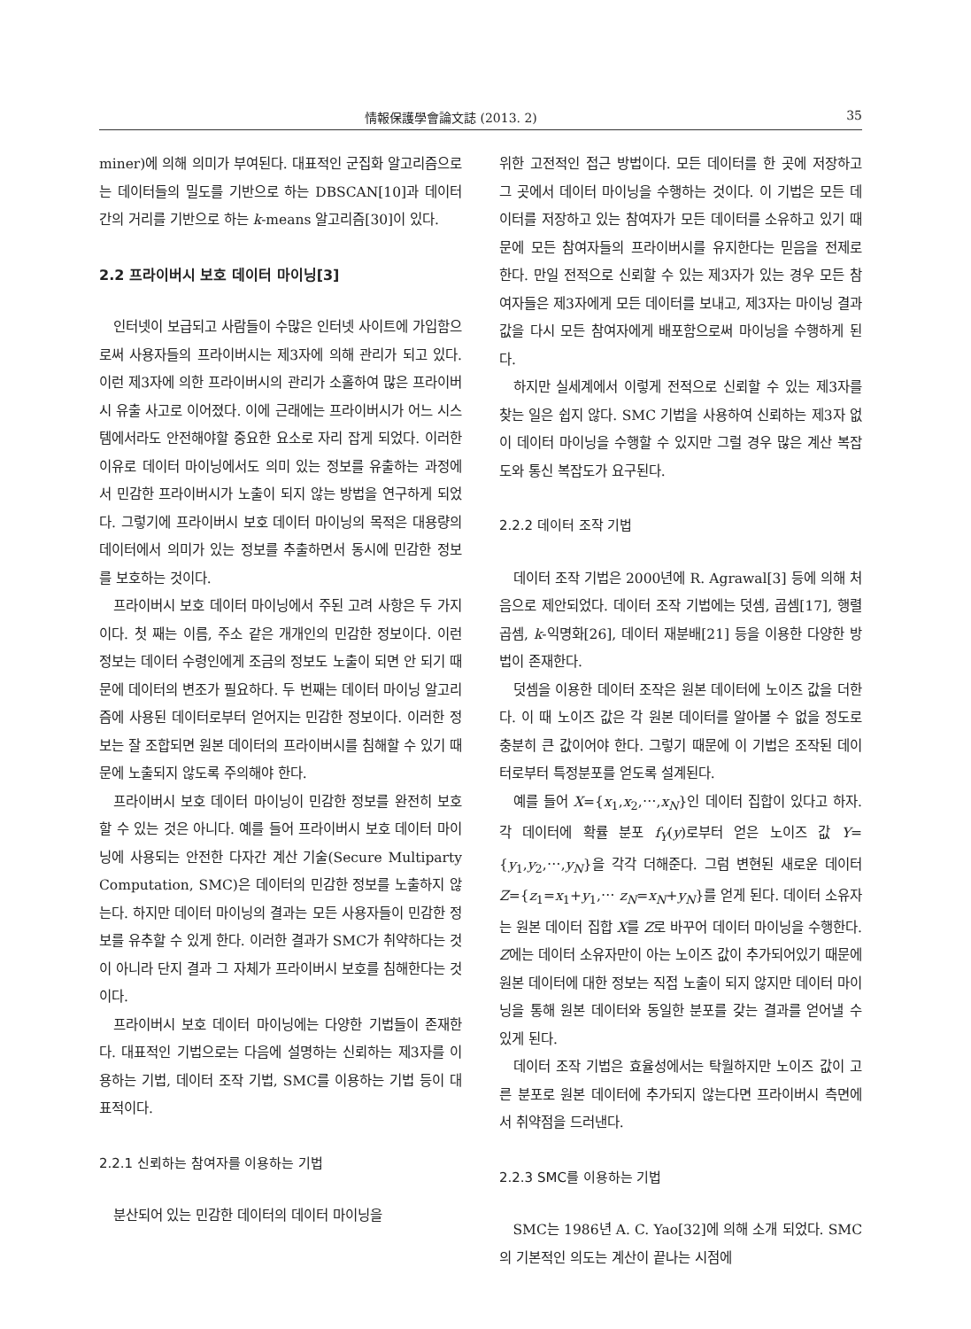情報保護學會論文誌 (2013. 2) 35
miner)에 의해 의미가 부여된다. 대표적인 군집화 알고리즘으로는 데이터들의 밀도를 기반으로 하는 DBSCAN[10]과 데이터간의 거리를 기반으로 하는 k-means 알고리즘[30]이 있다.
2.2 프라이버시 보호 데이터 마이닝[3]
인터넷이 보급되고 사람들이 수많은 인터넷 사이트에 가입함으로써 사용자들의 프라이버시는 제3자에 의해 관리가 되고 있다. 이런 제3자에 의한 프라이버시의 관리가 소홀하여 많은 프라이버시 유출 사고로 이어졌다. 이에 근래에는 프라이버시가 어느 시스템에서라도 안전해야할 중요한 요소로 자리 잡게 되었다. 이러한 이유로 데이터 마이닝에서도 의미 있는 정보를 유출하는 과정에서 민감한 프라이버시가 노출이 되지 않는 방법을 연구하게 되었다. 그렇기에 프라이버시 보호 데이터 마이닝의 목적은 대용량의 데이터에서 의미가 있는 정보를 추출하면서 동시에 민감한 정보를 보호하는 것이다.
프라이버시 보호 데이터 마이닝에서 주된 고려 사항은 두 가지이다. 첫 째는 이름, 주소 같은 개개인의 민감한 정보이다. 이런 정보는 데이터 수령인에게 조금의 정보도 노출이 되면 안 되기 때문에 데이터의 변조가 필요하다. 두 번째는 데이터 마이닝 알고리즘에 사용된 데이터로부터 얻어지는 민감한 정보이다. 이러한 정보는 잘 조합되면 원본 데이터의 프라이버시를 침해할 수 있기 때문에 노출되지 않도록 주의해야 한다.
프라이버시 보호 데이터 마이닝이 민감한 정보를 완전히 보호할 수 있는 것은 아니다. 예를 들어 프라이버시 보호 데이터 마이닝에 사용되는 안전한 다자간 계산 기술(Secure Multiparty Computation, SMC)은 데이터의 민감한 정보를 노출하지 않는다. 하지만 데이터 마이닝의 결과는 모든 사용자들이 민감한 정보를 유추할 수 있게 한다. 이러한 결과가 SMC가 취약하다는 것이 아니라 단지 결과 그 자체가 프라이버시 보호를 침해한다는 것이다.
프라이버시 보호 데이터 마이닝에는 다양한 기법들이 존재한다. 대표적인 기법으로는 다음에 설명하는 신뢰하는 제3자를 이용하는 기법, 데이터 조작 기법, SMC를 이용하는 기법 등이 대표적이다.
2.2.1 신뢰하는 참여자를 이용하는 기법
분산되어 있는 민감한 데이터의 데이터 마이닝을
위한 고전적인 접근 방법이다. 모든 데이터를 한 곳에 저장하고 그 곳에서 데이터 마이닝을 수행하는 것이다. 이 기법은 모든 데이터를 저장하고 있는 참여자가 모든 데이터를 소유하고 있기 때문에 모든 참여자들의 프라이버시를 유지한다는 믿음을 전제로 한다. 만일 전적으로 신뢰할 수 있는 제3자가 있는 경우 모든 참여자들은 제3자에게 모든 데이터를 보내고, 제3자는 마이닝 결과 값을 다시 모든 참여자에게 배포함으로써 마이닝을 수행하게 된다.
하지만 실세계에서 이렇게 전적으로 신뢰할 수 있는 제3자를 찾는 일은 쉽지 않다. SMC 기법을 사용하여 신뢰하는 제3자 없이 데이터 마이닝을 수행할 수 있지만 그럴 경우 많은 계산 복잡도와 통신 복잡도가 요구된다.
2.2.2 데이터 조작 기법
데이터 조작 기법은 2000년에 R. Agrawal[3] 등에 의해 처음으로 제안되었다. 데이터 조작 기법에는 덧셈, 곱셈[17], 행렬 곱셈, k-익명화[26], 데이터 재분배[21] 등을 이용한 다양한 방법이 존재한다.
덧셈을 이용한 데이터 조작은 원본 데이터에 노이즈 값을 더한다. 이 때 노이즈 값은 각 원본 데이터를 알아볼 수 없을 정도로 충분히 큰 값이어야 한다. 그렇기 때문에 이 기법은 조작된 데이터로부터 특정분포를 얻도록 설계된다.
예를 들어 X={x<sub>1</sub>,x<sub>2</sub>,⋯,x<sub>N</sub>}인 데이터 집합이 있다고 하자. 각 데이터에 확률 분포 f<sub>Y</sub>(y)로부터 얻은 노이즈 값 Y={y<sub>1</sub>,y<sub>2</sub>,⋯,y<sub>N</sub>}을 각각 더해준다. 그럼 변현된 새로운 데이터 Z={z<sub>1</sub>=x<sub>1</sub>+y<sub>1</sub>,⋯ z<sub>N</sub>=x<sub>N</sub>+y<sub>N</sub>}를 얻게 된다. 데이터 소유자는 원본 데이터 집합 X를 Z로 바꾸어 데이터 마이닝을 수행한다. Z에는 데이터 소유자만이 아는 노이즈 값이 추가되어있기 때문에 원본 데이터에 대한 정보는 직접 노출이 되지 않지만 데이터 마이닝을 통해 원본 데이터와 동일한 분포를 갖는 결과를 얻어낼 수 있게 된다.
데이터 조작 기법은 효율성에서는 탁월하지만 노이즈 값이 고른 분포로 원본 데이터에 추가되지 않는다면 프라이버시 측면에서 취약점을 드러낸다.
2.2.3 SMC를 이용하는 기법
SMC는 1986년 A. C. Yao[32]에 의해 소개 되었다. SMC의 기본적인 의도는 계산이 끝나는 시점에